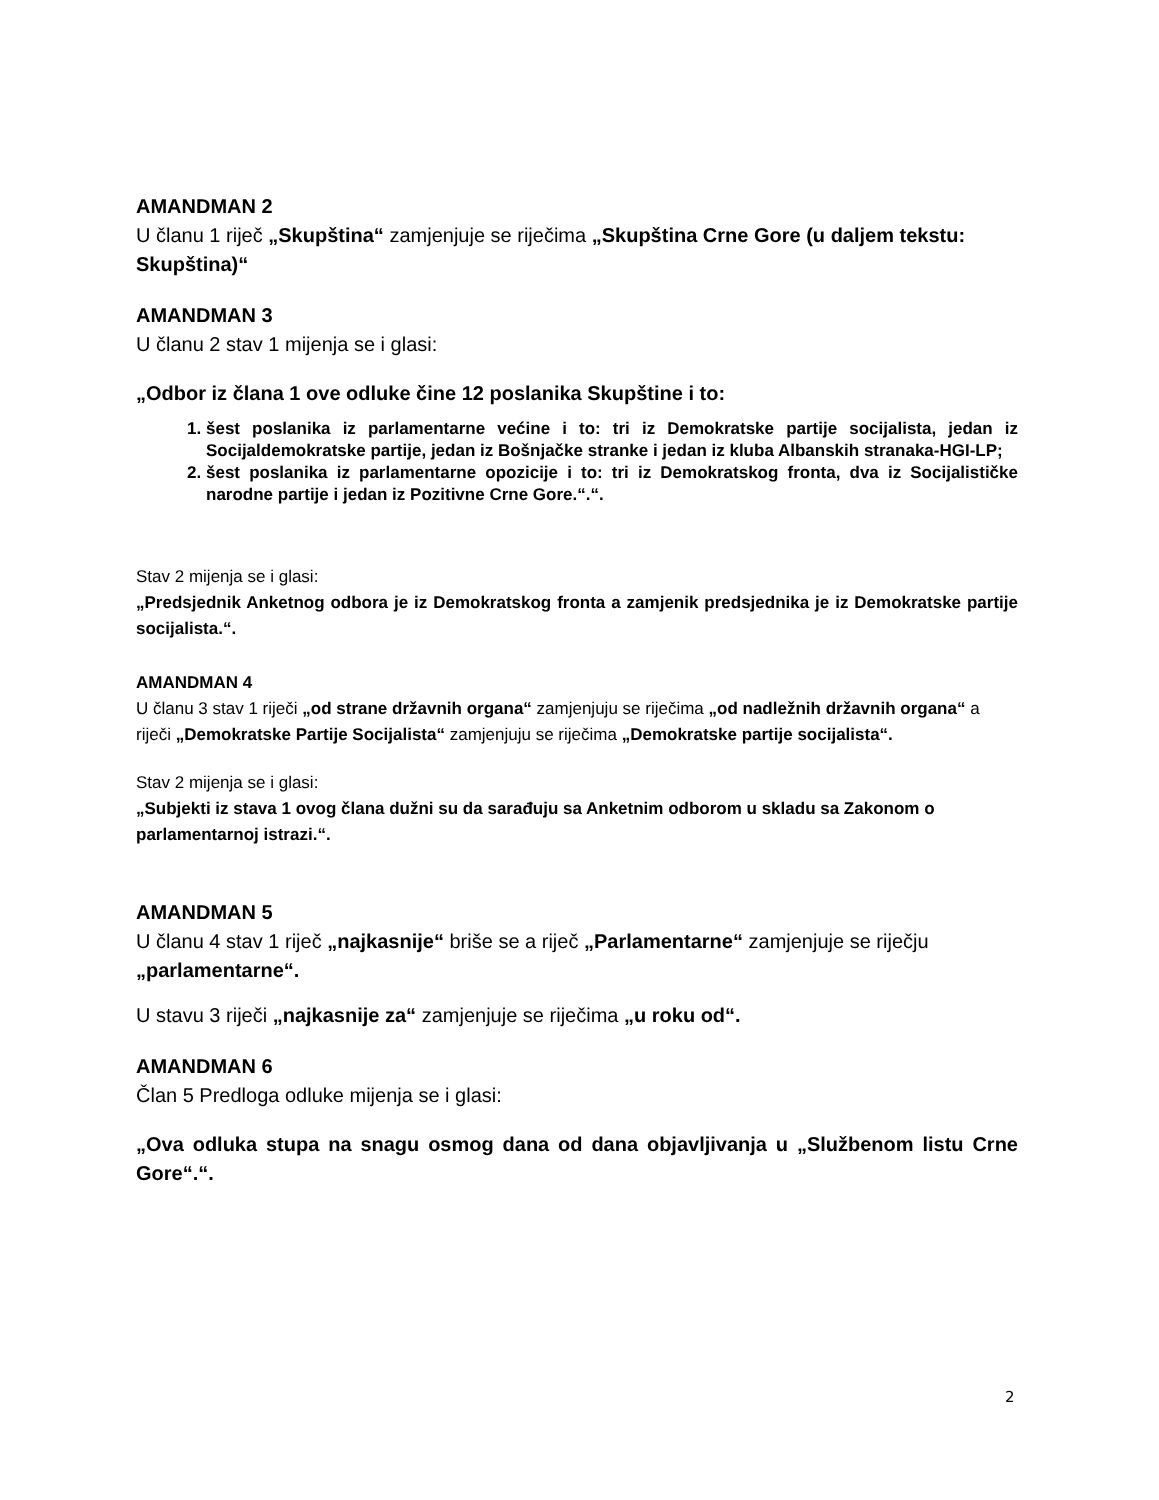AMANDMAN 2
U članu 1 riječ „Skupština“ zamjenjuje se riječima „Skupština Crne Gore (u daljem tekstu: Skupština)“
AMANDMAN 3
U članu 2 stav 1 mijenja se i glasi:
„Odbor iz člana 1 ove odluke čine 12 poslanika Skupštine i to:
1. šest poslanika iz parlamentarne većine i to: tri iz Demokratske partije socijalista, jedan iz Socijaldemokratske partije, jedan iz Bošnjačke stranke i jedan iz kluba Albanskih stranaka-HGI-LP;
2. šest poslanika iz parlamentarne opozicije i to: tri iz Demokratskog fronta, dva iz Socijalističke narodne partije i jedan iz Pozitivne Crne Gore.“.“.
Stav 2 mijenja se i glasi:
„Predsjednik Anketnog odbora je iz Demokratskog fronta a zamjenik predsjednika je iz Demokratske partije socijalista.“.
AMANDMAN 4
U članu 3 stav 1 riječi „od strane državnih organa“ zamjenjuju se riječima „od nadležnih državnih organa“ a riječi „Demokratske Partije Socijalista“ zamjenjuju se riječima „Demokratske partije socijalista“.
Stav 2 mijenja se i glasi:
„Subjekti iz stava 1 ovog člana dužni su da sarađuju sa Anketnim odborom u skladu sa Zakonom o parlamentarnoj istrazi.“.
AMANDMAN 5
U članu 4 stav 1 riječ „najkasnije“ briše se a riječ „Parlamentarne“ zamjenjuje se riječju „parlamentarne“.
U stavu 3 riječi „najkasnije za“ zamjenjuje se riječima „u roku od“.
AMANDMAN 6
Član 5 Predloga odluke mijenja se i glasi:
„Ova odluka stupa na snagu osmog dana od dana objavljivanja u „Službenom listu Crne Gore“.“.
2